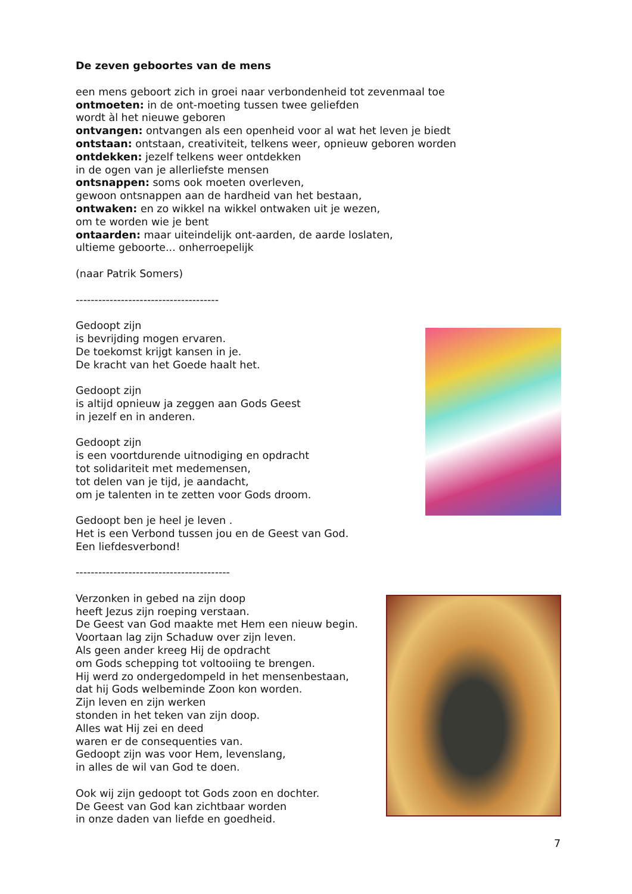De zeven geboortes van de mens
een mens geboort zich in groei naar verbondenheid tot zevenmaal toe
ontmoeten: in de ont-moeting tussen twee geliefden
wordt àl het nieuwe geboren
ontvangen: ontvangen als een openheid voor al wat het leven je biedt
ontstaan: ontstaan, creativiteit, telkens weer, opnieuw geboren worden
ontdekken: jezelf telkens weer ontdekken
in de ogen van je allerliefste mensen
ontsnappen: soms ook moeten overleven,
gewoon ontsnappen aan de hardheid van het bestaan,
ontwaken: en zo wikkel na wikkel ontwaken uit je wezen,
om te worden wie je bent
ontaarden: maar uiteindelijk ont-aarden, de aarde loslaten,
ultieme geboorte... onherroepelijk
(naar Patrik Somers)
--------------------------------------
Gedoopt zijn
is bevrijding mogen ervaren.
De toekomst krijgt kansen in je.
De kracht van het Goede haalt het.
Gedoopt zijn
is altijd opnieuw ja zeggen aan Gods Geest
in jezelf en in anderen.
Gedoopt zijn
is een voortdurende uitnodiging en opdracht
tot solidariteit met medemensen,
tot delen van je tijd, je aandacht,
om je talenten in te zetten voor Gods droom.
Gedoopt ben je heel je leven .
Het is een Verbond tussen jou en de Geest van God.
Een liefdesverbond!
-----------------------------------------
Verzonken in gebed na zijn doop
heeft Jezus zijn roeping verstaan.
De Geest van God maakte met Hem een nieuw begin.
Voortaan lag zijn Schaduw over zijn leven.
Als geen ander kreeg Hij de opdracht
om Gods schepping tot voltooiing te brengen.
Hij werd zo ondergedompeld in het mensenbestaan,
dat hij Gods welbeminde Zoon kon worden.
Zijn leven en zijn werken
stonden in het teken van zijn doop.
Alles wat Hij zei en deed
waren er de consequenties van.
Gedoopt zijn was voor Hem, levenslang,
in alles de wil van God te doen.
Ook wij zijn gedoopt tot Gods zoon en dochter.
De Geest van God kan zichtbaar worden
in onze daden van liefde en goedheid.
7